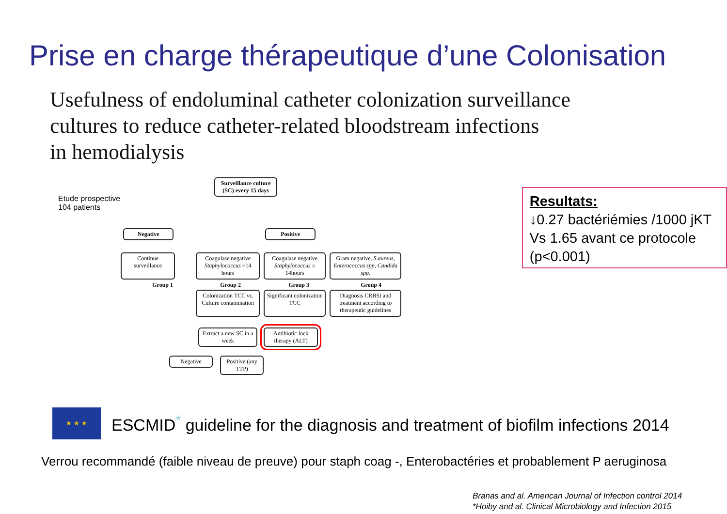Prise en charge thérapeutique d’une Colonisation
Usefulness of endoluminal catheter colonization surveillance
cultures to reduce catheter-related bloodstream infections
in hemodialysis
Etude prospective
104 patients
Surveillance culture (SC) every 15 days
Negative Positive
Continue surveillance
Coagulase negative Staphylococcus >14 hours
Coagulase negative Staphylococcus ≤ 14hours
Gram negative, S.aureus, Enterococcus spp, Candida spp.
Group 1 Group 2 Group 3 Group 4
Colonization TCC vs. Culture contamination
Significant colonization TCC
Diagnosis CRBSI and treatment according to therapeutic guidelines
Extract a new SC in a week
Antibiotic lock therapy (ALT)
Negative
Positive (any TTP)
Resultats:
↓0.27 bactériémies /1000 jKT
Vs 1.65 avant ce protocole
(p<0.001)
★ ★ ★
ESCMID<sup>*</sup> guideline for the diagnosis and treatment of biofilm infections 2014
Verrou recommandé (faible niveau de preuve) pour staph coag -, Enterobactéries et probablement P aeruginosa
Branas and al. American Journal of Infection control 2014
*Hoiby and al. Clinical Microbiology and Infection 2015